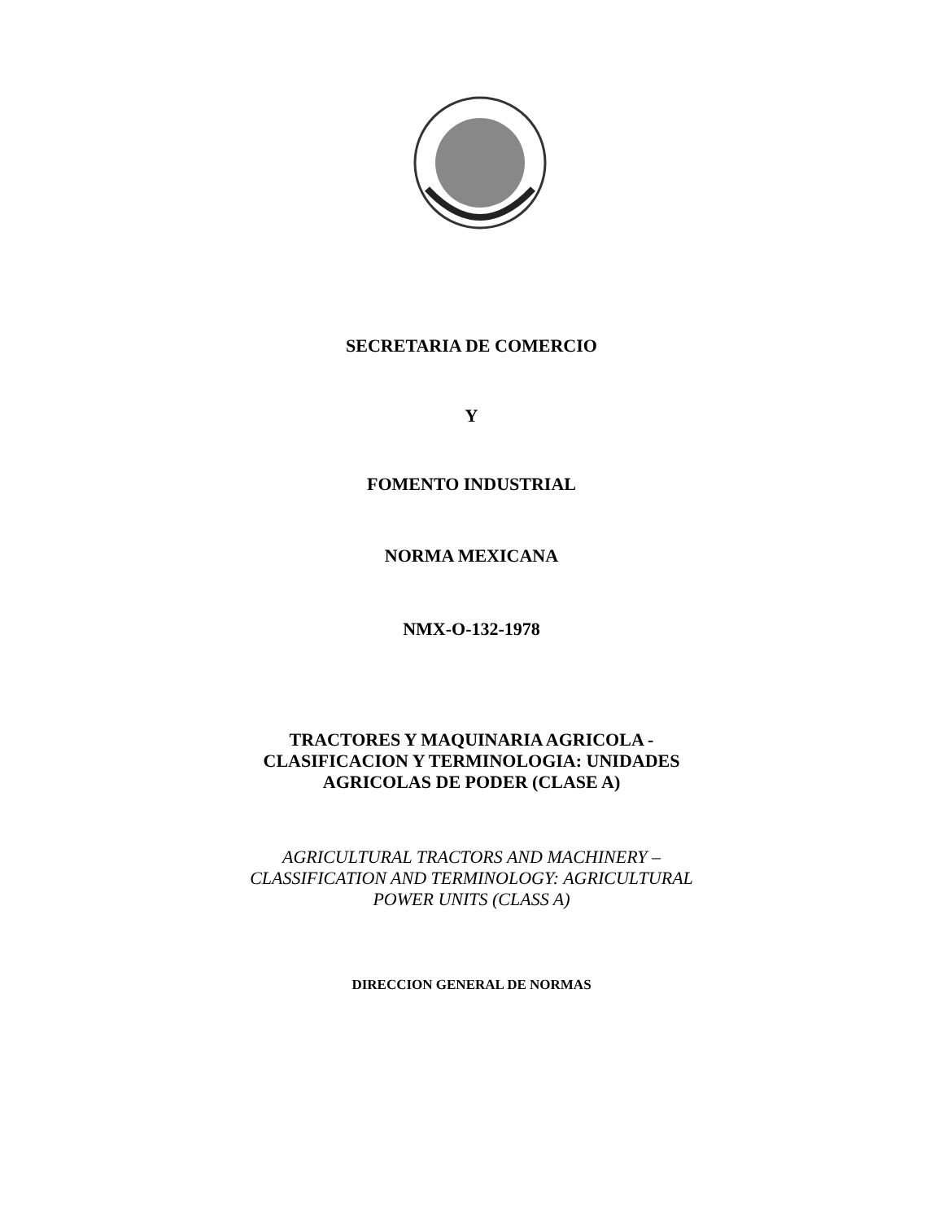SECRETARIA DE COMERCIO
Y
FOMENTO INDUSTRIAL
NORMA MEXICANA
NMX-O-132-1978
TRACTORES Y MAQUINARIA AGRICOLA -
CLASIFICACION Y TERMINOLOGIA: UNIDADES
AGRICOLAS DE PODER (CLASE A)
AGRICULTURAL TRACTORS AND MACHINERY –
CLASSIFICATION AND TERMINOLOGY: AGRICULTURAL
POWER UNITS (CLASS A)
DIRECCION GENERAL DE NORMAS